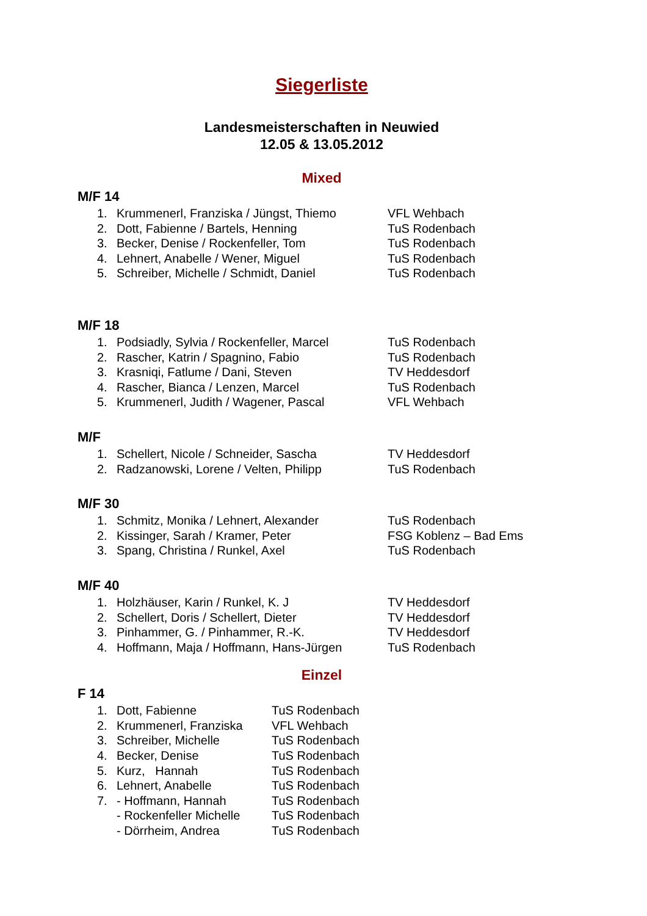Siegerliste
Landesmeisterschaften in Neuwied
12.05 & 13.05.2012
Mixed
M/F 14
1. Krummenerl, Franziska / Jüngst, Thiemo VFL Wehbach
2. Dott, Fabienne / Bartels, Henning TuS Rodenbach
3. Becker, Denise / Rockenfeller, Tom TuS Rodenbach
4. Lehnert, Anabelle / Wener, Miguel TuS Rodenbach
5. Schreiber, Michelle / Schmidt, Daniel TuS Rodenbach
M/F 18
1. Podsiadly, Sylvia / Rockenfeller, Marcel TuS Rodenbach
2. Rascher, Katrin / Spagnino, Fabio TuS Rodenbach
3. Krasniqi, Fatlume / Dani, Steven TV Heddesdorf
4. Rascher, Bianca / Lenzen, Marcel TuS Rodenbach
5. Krummenerl, Judith / Wagener, Pascal VFL Wehbach
M/F
1. Schellert, Nicole / Schneider, Sascha TV Heddesdorf
2. Radzanowski, Lorene / Velten, Philipp TuS Rodenbach
M/F 30
1. Schmitz, Monika / Lehnert, Alexander TuS Rodenbach
2. Kissinger, Sarah / Kramer, Peter FSG Koblenz – Bad Ems
3. Spang, Christina / Runkel, Axel TuS Rodenbach
M/F 40
1. Holzhäuser, Karin / Runkel, K. J TV Heddesdorf
2. Schellert, Doris / Schellert, Dieter TV Heddesdorf
3. Pinhammer, G. / Pinhammer, R.-K. TV Heddesdorf
4. Hoffmann, Maja / Hoffmann, Hans-Jürgen TuS Rodenbach
Einzel
F 14
1. Dott, Fabienne TuS Rodenbach
2. Krummenerl, Franziska VFL Wehbach
3. Schreiber, Michelle TuS Rodenbach
4. Becker, Denise TuS Rodenbach
5. Kurz, Hannah TuS Rodenbach
6. Lehnert, Anabelle TuS Rodenbach
7. - Hoffmann, Hannah TuS Rodenbach
- Rockenfeller Michelle TuS Rodenbach
- Dörrheim, Andrea TuS Rodenbach